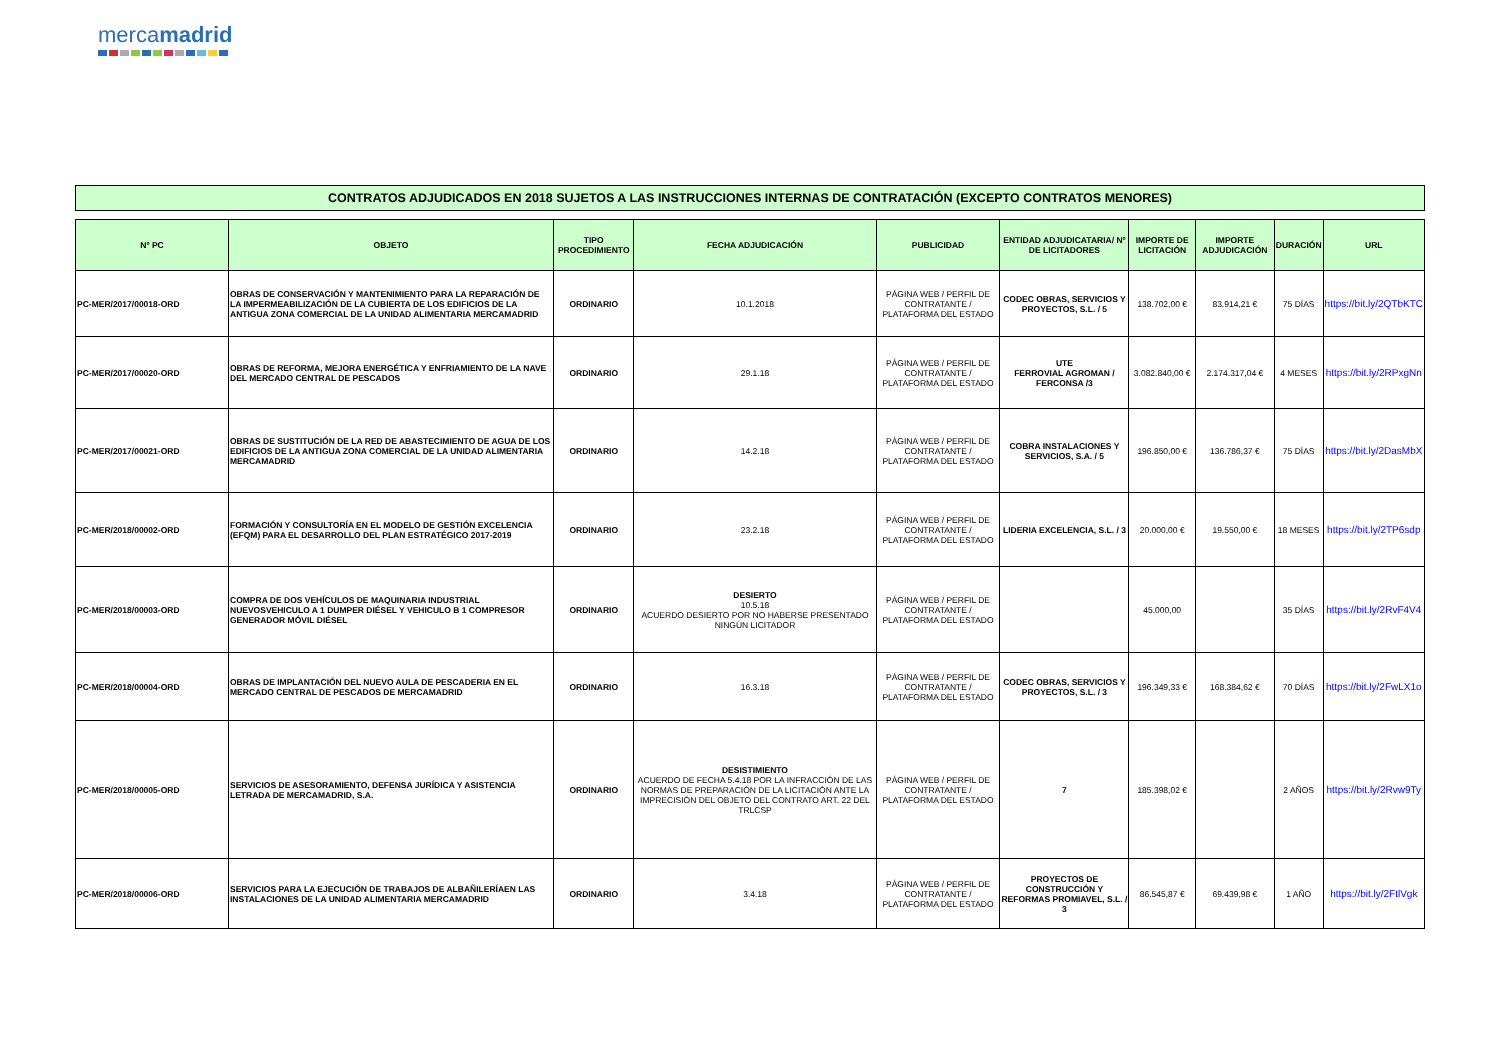mercamadrid
CONTRATOS ADJUDICADOS EN 2018 SUJETOS A LAS INSTRUCCIONES INTERNAS DE CONTRATACIÓN (EXCEPTO CONTRATOS MENORES)
| Nº PC | OBJETO | TIPO PROCEDIMIENTO | FECHA ADJUDICACIÓN | PUBLICIDAD | ENTIDAD ADJUDICATARIA/ Nº DE LICITADORES | IMPORTE DE LICITACIÓN | IMPORTE ADJUDICACIÓN | DURACIÓN | URL |
| --- | --- | --- | --- | --- | --- | --- | --- | --- | --- |
| PC-MER/2017/00018-ORD | OBRAS DE CONSERVACIÓN Y MANTENIMIENTO PARA LA REPARACIÓN DE LA IMPERMEABILIZACIÓN DE LA CUBIERTA DE LOS EDIFICIOS DE LA ANTIGUA ZONA COMERCIAL DE LA UNIDAD ALIMENTARIA MERCAMADRID | ORDINARIO | 10.1.2018 | PÁGINA WEB / PERFIL DE CONTRATANTE / PLATAFORMA DEL ESTADO | CODEC OBRAS, SERVICIOS Y PROYECTOS, S.L. / 5 | 138.702,00 € | 83.914,21 € | 75 DÍAS | https://bit.ly/2QTbKTC |
| PC-MER/2017/00020-ORD | OBRAS DE REFORMA, MEJORA ENERGÉTICA Y ENFRIAMIENTO DE LA NAVE DEL MERCADO CENTRAL DE PESCADOS | ORDINARIO | 29.1.18 | PÁGINA WEB / PERFIL DE CONTRATANTE / PLATAFORMA DEL ESTADO | UTE FERROVIAL AGROMAN / FERCONSA /3 | 3.082.840,00 € | 2.174.317,04 € | 4 MESES | https://bit.ly/2RPxgNn |
| PC-MER/2017/00021-ORD | OBRAS DE SUSTITUCIÓN DE LA RED DE ABASTECIMIENTO DE AGUA DE LOS EDIFICIOS DE LA ANTIGUA ZONA COMERCIAL DE LA UNIDAD ALIMENTARIA MERCAMADRID | ORDINARIO | 14.2.18 | PÁGINA WEB / PERFIL DE CONTRATANTE / PLATAFORMA DEL ESTADO | COBRA INSTALACIONES Y SERVICIOS, S.A. / 5 | 196.850,00 € | 136.786,37 € | 75 DÍAS | https://bit.ly/2DasMbX |
| PC-MER/2018/00002-ORD | FORMACIÓN Y CONSULTORÍA EN EL MODELO DE GESTIÓN EXCELENCIA (EFQM) PARA EL DESARROLLO DEL PLAN ESTRATÉGICO 2017-2019 | ORDINARIO | 23.2.18 | PÁGINA WEB / PERFIL DE CONTRATANTE / PLATAFORMA DEL ESTADO | LIDERIA EXCELENCIA, S.L. / 3 | 20.000,00 € | 19.550,00 € | 18 MESES | https://bit.ly/2TP6sdp |
| PC-MER/2018/00003-ORD | COMPRA DE DOS VEHÍCULOS DE MAQUINARIA INDUSTRIAL NUEVOSVEHICULO A 1 DUMPER DIÉSEL Y VEHICULO B 1 COMPRESOR GENERADOR MÓVIL DIÉSEL | ORDINARIO | DESIERTO 10.5.18 ACUERDO DESIERTO POR NO HABERSE PRESENTADO NINGÚN LICITADOR | PÁGINA WEB / PERFIL DE CONTRATANTE / PLATAFORMA DEL ESTADO | | 45.000,00 | | 35 DÍAS | https://bit.ly/2RvF4V4 |
| PC-MER/2018/00004-ORD | OBRAS DE IMPLANTACIÓN DEL NUEVO AULA DE PESCADERIA EN EL MERCADO CENTRAL DE PESCADOS DE MERCAMADRID | ORDINARIO | 16.3.18 | PÁGINA WEB / PERFIL DE CONTRATANTE / PLATAFORMA DEL ESTADO | CODEC OBRAS, SERVICIOS Y PROYECTOS, S.L. / 3 | 196.349,33 € | 168.384,62 € | 70 DÍAS | https://bit.ly/2FwLX1o |
| PC-MER/2018/00005-ORD | SERVICIOS DE ASESORAMIENTO, DEFENSA JURÍDICA Y ASISTENCIA LETRADA DE MERCAMADRID, S.A. | ORDINARIO | DESISTIMIENTO ACUERDO DE FECHA 5.4.18 POR LA INFRACCIÓN DE LAS NORMAS DE PREPARACIÓN DE LA LICITACIÓN ANTE LA IMPRECISIÓN DEL OBJETO DEL CONTRATO ART. 22 DEL TRLCSP | PÁGINA WEB / PERFIL DE CONTRATANTE / PLATAFORMA DEL ESTADO | 7 | 185.398,02 € | | 2 AÑOS | https://bit.ly/2Rvw9Ty |
| PC-MER/2018/00006-ORD | SERVICIOS PARA LA EJECUCIÓN DE TRABAJOS DE ALBAÑILERÍAEN LAS INSTALACIONES DE LA UNIDAD ALIMENTARIA MERCAMADRID | ORDINARIO | 3.4.18 | PÁGINA WEB / PERFIL DE CONTRATANTE / PLATAFORMA DEL ESTADO | PROYECTOS DE CONSTRUCCIÓN Y REFORMAS PROMIAVEL, S.L. / 3 | 86.545,87 € | 69.439,98 € | 1 AÑO | https://bit.ly/2FtlVgk |